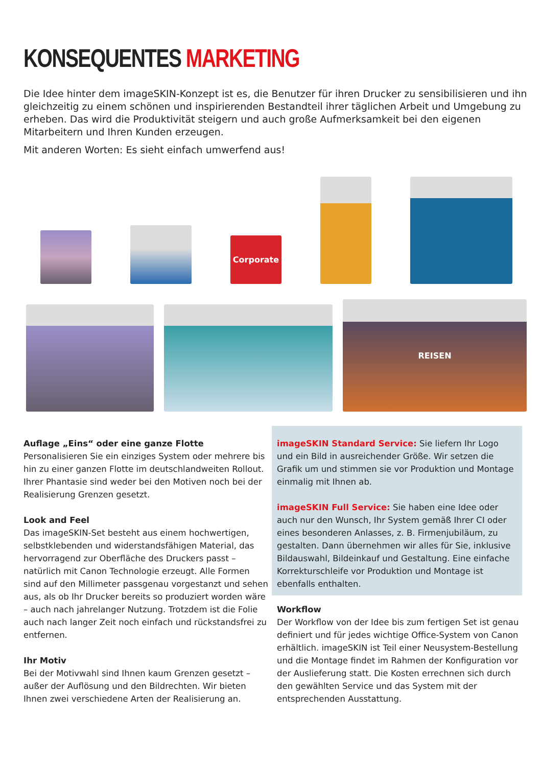KONSEQUENTES MARKETING
Die Idee hinter dem imageSKIN-Konzept ist es, die Benutzer für ihren Drucker zu sensibilisieren und ihn gleichzeitig zu einem schönen und inspirierenden Bestandteil ihrer täglichen Arbeit und Umgebung zu erheben. Das wird die Produktivität steigern und auch große Aufmerksamkeit bei den eigenen Mitarbeitern und Ihren Kunden erzeugen.
Mit anderen Worten: Es sieht einfach umwerfend aus!
Corporate
REISEN
Auflage „Eins“ oder eine ganze Flotte
Personalisieren Sie ein einziges System oder mehrere bis hin zu einer ganzen Flotte im deutschlandweiten Rollout. Ihrer Phantasie sind weder bei den Motiven noch bei der Realisierung Grenzen gesetzt.
Look and Feel
Das imageSKIN-Set besteht aus einem hochwertigen, selbstklebenden und widerstandsfähigen Material, das hervorragend zur Oberfläche des Druckers passt – natürlich mit Canon Technologie erzeugt. Alle Formen sind auf den Millimeter passgenau vor­gestanzt und sehen aus, als ob Ihr Drucker bereits so produziert worden wäre – auch nach jahrelanger Nutzung. Trotzdem ist die Folie auch nach langer Zeit noch einfach und rückstandsfrei zu entfernen.
Ihr Motiv
Bei der Motivwahl sind Ihnen kaum Grenzen gesetzt – außer der Auflösung und den Bildrechten. Wir bieten Ihnen zwei verschiedene Arten der Realisierung an.
imageSKIN Standard Service: Sie liefern Ihr Logo und ein Bild in ausreichender Größe. Wir setzen die Grafik um und stimmen sie vor Produktion und Montage einmalig mit Ihnen ab.
imageSKIN Full Service: Sie haben eine Idee oder auch nur den Wunsch, Ihr System gemäß Ihrer CI oder eines besonderen Anlasses, z. B. Firmenjubiläum, zu gestalten. Dann übernehmen wir alles für Sie, inklusive Bildauswahl, Bildeinkauf und Gestaltung. Eine einfache Korrekturschleife vor Produktion und Montage ist ebenfalls enthalten.
Workflow
Der Workflow von der Idee bis zum fertigen Set ist genau definiert und für jedes wichtige Office-System von Canon erhältlich. imageSKIN ist Teil einer Neusys­tem-Bestellung und die Montage findet im Rahmen der Konfiguration vor der Auslieferung statt. Die Kos­ten errechnen sich durch den gewählten Service und das System mit der entsprechenden Ausstattung.